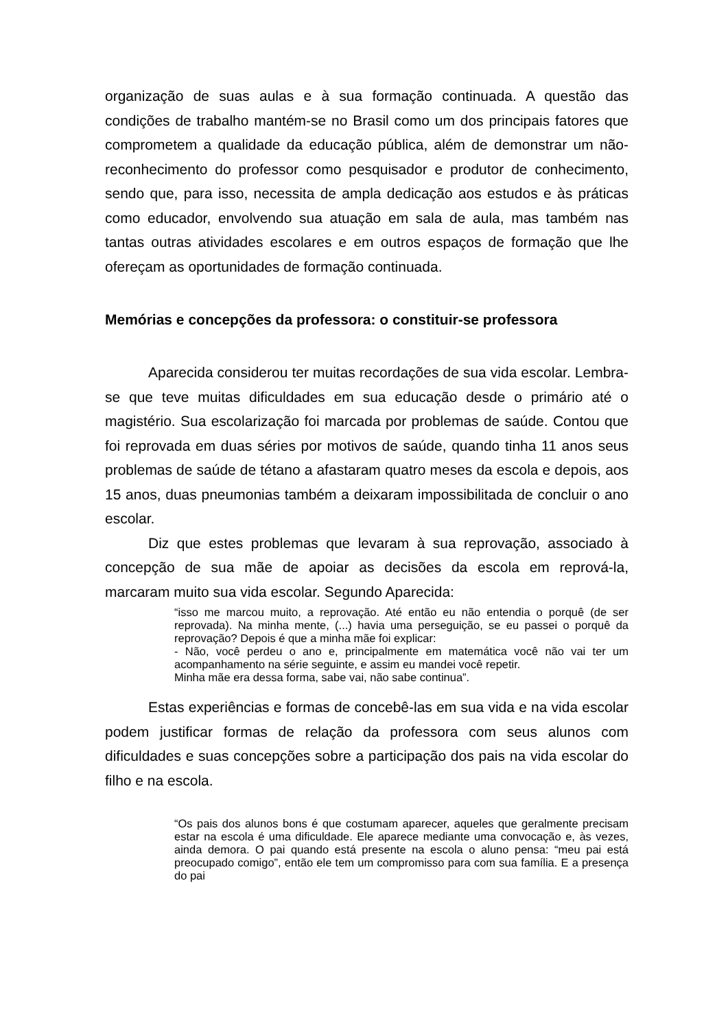organização de suas aulas e à sua formação continuada. A questão das condições de trabalho mantém-se no Brasil como um dos principais fatores que comprometem a qualidade da educação pública, além de demonstrar um não-reconhecimento do professor como pesquisador e produtor de conhecimento, sendo que, para isso, necessita de ampla dedicação aos estudos e às práticas como educador, envolvendo sua atuação em sala de aula, mas também nas tantas outras atividades escolares e em outros espaços de formação que lhe ofereçam as oportunidades de formação continuada.
Memórias e concepções da professora: o constituir-se professora
Aparecida considerou ter muitas recordações de sua vida escolar. Lembra-se que teve muitas dificuldades em sua educação desde o primário até o magistério. Sua escolarização foi marcada por problemas de saúde. Contou que foi reprovada em duas séries por motivos de saúde, quando tinha 11 anos seus problemas de saúde de tétano a afastaram quatro meses da escola e depois, aos 15 anos, duas pneumonias também a deixaram impossibilitada de concluir o ano escolar.
Diz que estes problemas que levaram à sua reprovação, associado à concepção de sua mãe de apoiar as decisões da escola em reprová-la, marcaram muito sua vida escolar. Segundo Aparecida:
“isso me marcou muito, a reprovação. Até então eu não entendia o porquê (de ser reprovada). Na minha mente, (...) havia uma perseguição, se eu passei o porquê da reprovação? Depois é que a minha mãe foi explicar:
- Não, você perdeu o ano e, principalmente em matemática você não vai ter um acompanhamento na série seguinte, e assim eu mandei você repetir.
Minha mãe era dessa forma, sabe vai, não sabe continua”.
Estas experiências e formas de concebê-las em sua vida e na vida escolar podem justificar formas de relação da professora com seus alunos com dificuldades e suas concepções sobre a participação dos pais na vida escolar do filho e na escola.
“Os pais dos alunos bons é que costumam aparecer, aqueles que geralmente precisam estar na escola é uma dificuldade. Ele aparece mediante uma convocação e, às vezes, ainda demora. O pai quando está presente na escola o aluno pensa: “meu pai está preocupado comigo”, então ele tem um compromisso para com sua família. E a presença do pai